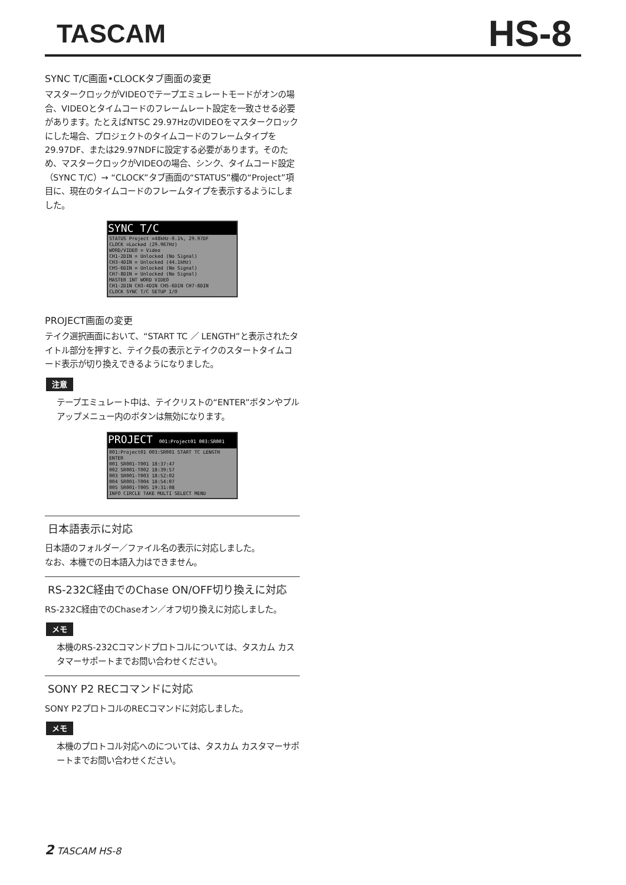TASCAM
HS-8
SYNC T/C画面•CLOCKタブ画面の変更
マスタークロックがVIDEOでテープエミュレートモードがオンの場合、VIDEOとタイムコードのフレームレート設定を一致させる必要があります。たとえばNTSC 29.97HzのVIDEOをマスタークロックにした場合、プロジェクトのタイムコードのフレームタイプを29.97DF、または29.97NDFに設定する必要があります。そのため、マスタークロックがVIDEOの場合、シンク、タイムコード設定（SYNC T/C）→ “CLOCK”タブ画面の“STATUS”欄の“Project”項目に、現在のタイムコードのフレームタイプを表示するようにしました。
SYNC T/C
STATUS Project =48kHz-0.1%, 29.97DF
CLOCK =Locked (29.967Hz)
WORD/VIDEO = Video
CH1-2DIN = Unlocked (No Signal)
CH3-4DIN = Unlocked (44.1kHz)
CH5-6DIN = Unlocked (No Signal)
CH7-8DIN = Unlocked (No Signal)
MASTER INT WORD VIDEO
CH1-2DIN CH3-4DIN CH5-6DIN CH7-8DIN
CLOCK SYNC T/C SETUP I/O
PROJECT画面の変更
テイク選択画面において、“START TC ／ LENGTH”と表示されたタイトル部分を押すと、テイク長の表示とテイクのスタートタイムコード表示が切り換えできるようになりました。
注意
テープエミュレート中は、テイクリストの“ENTER”ボタンやプルアップメニュー内のボタンは無効になります。
PROJECT 001:Project01 003:SR001
001:Project01 003:SR001 START TC LENGTH ENTER
001 SR001-T001 18:37:47
002 SR001-T002 18:39:57
003 SR001-T003 18:52:02
004 SR001-T004 18:54:07
005 SR001-T005 19:31:08
INFO CIRCLE TAKE MULTI SELECT MENU
日本語表示に対応
日本語のフォルダー／ファイル名の表示に対応しました。
なお、本機での日本語入力はできません。
RS-232C経由でのChase ON/OFF切り換えに対応
RS-232C経由でのChaseオン／オフ切り換えに対応しました。
メモ
本機のRS-232Cコマンドプロトコルについては、タスカム カスタマーサポートまでお問い合わせください。
SONY P2 RECコマンドに対応
SONY P2プロトコルのRECコマンドに対応しました。
メモ
本機のプロトコル対応へのについては、タスカム カスタマーサポートまでお問い合わせください。
2 TASCAM HS-8